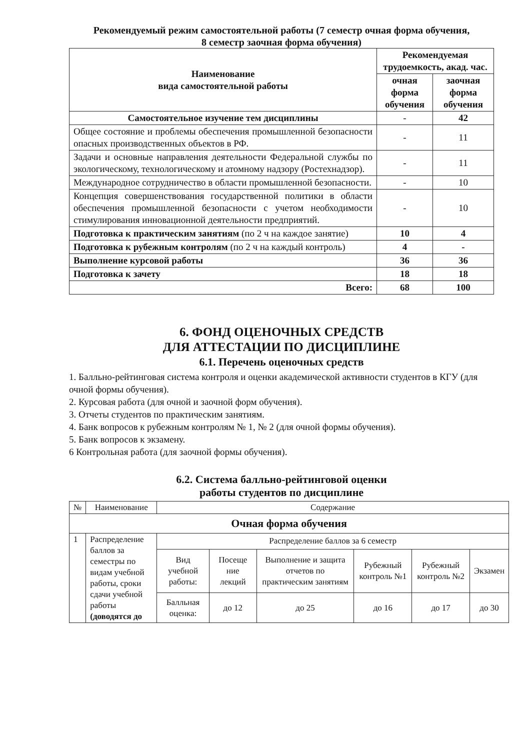Рекомендуемый режим самостоятельной работы (7 семестр очная форма обучения,
8 семестр заочная форма обучения)
| Наименование вида самостоятельной работы | Рекомендуемая трудоемкость, акад. час. | |
| --- | --- | --- |
| | очная форма обучения | заочная форма обучения |
| Самостоятельное изучение тем дисциплины | - | 42 |
| Общее состояние и проблемы обеспечения промышленной безопасности опасных производственных объектов в РФ. | - | 11 |
| Задачи и основные направления деятельности Федеральной службы по экологическому, технологическому и атомному надзору (Ростехнадзор). | - | 11 |
| Международное сотрудничество в области промышленной безопасности. | - | 10 |
| Концепция совершенствования государственной политики в области обеспечения промышленной безопасности с учетом необходимости стимулирования инновационной деятельности предприятий. | - | 10 |
| Подготовка к практическим занятиям (по 2 ч на каждое занятие) | 10 | 4 |
| Подготовка к рубежным контролям (по 2 ч на каждый контроль) | 4 | - |
| Выполнение курсовой работы | 36 | 36 |
| Подготовка к зачету | 18 | 18 |
| Всего: | 68 | 100 |
6. ФОНД ОЦЕНОЧНЫХ СРЕДСТВ
ДЛЯ АТТЕСТАЦИИ ПО ДИСЦИПЛИНЕ
6.1. Перечень оценочных средств
1. Балльно-рейтинговая система контроля и оценки академической активности студентов в КГУ (для очной формы обучения).
2. Курсовая работа (для очной и заочной форм обучения).
3. Отчеты студентов по практическим занятиям.
4. Банк вопросов к рубежным контролям № 1, № 2 (для очной формы обучения).
5. Банк вопросов к экзамену.
6 Контрольная работа (для заочной формы обучения).
6.2. Система балльно-рейтинговой оценки
работы студентов по дисциплине
| № | Наименование | Содержание | | | | | |
| Очная форма обучения | | | | | | | |
| 1 | Распределение баллов за семестры по видам учебной работы, сроки сдачи учебной работы (доводятся до | Распределение баллов за 6 семестр | | | | | |
| | | Вид учебной работы: | Посеще ние лекций | Выполнение и защита отчетов по практическим занятиям | Рубежный контроль №1 | Рубежный контроль №2 | Экзамен |
| | | Балльная оценка: | до 12 | до 25 | до 16 | до 17 | до 30 |